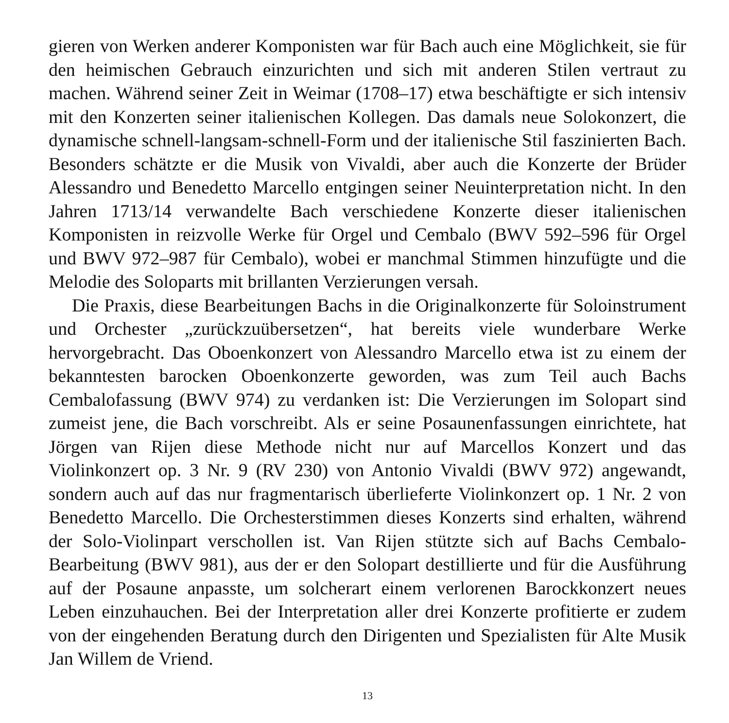gieren von Werken anderer Komponisten war für Bach auch eine Möglichkeit, sie für den heimischen Gebrauch einzurichten und sich mit anderen Stilen vertraut zu machen. Während seiner Zeit in Weimar (1708–17) etwa beschäftigte er sich intensiv mit den Konzerten seiner italienischen Kollegen. Das damals neue Solokonzert, die dynamische schnell-langsam-schnell-Form und der italienische Stil faszinierten Bach. Besonders schätzte er die Musik von Vivaldi, aber auch die Konzerte der Brüder Alessandro und Benedetto Marcello entgingen seiner Neuinterpretation nicht. In den Jahren 1713/14 verwandelte Bach verschiedene Konzerte dieser italienischen Komponisten in reizvolle Werke für Orgel und Cembalo (BWV 592–596 für Orgel und BWV 972–987 für Cembalo), wobei er manchmal Stimmen hinzufügte und die Melodie des Soloparts mit brillanten Verzierungen versah.
Die Praxis, diese Bearbeitungen Bachs in die Originalkonzerte für Soloinstrument und Orchester „zurückzuübersetzen“, hat bereits viele wunderbare Werke hervorgebracht. Das Oboenkonzert von Alessandro Marcello etwa ist zu einem der bekanntesten barocken Oboenkonzerte geworden, was zum Teil auch Bachs Cembalofassung (BWV 974) zu verdanken ist: Die Verzierungen im Solopart sind zumeist jene, die Bach vorschreibt. Als er seine Posaunenfassungen einrichtete, hat Jörgen van Rijen diese Methode nicht nur auf Marcellos Konzert und das Violinkonzert op. 3 Nr. 9 (RV 230) von Antonio Vivaldi (BWV 972) angewandt, sondern auch auf das nur fragmentarisch überlieferte Violinkonzert op. 1 Nr. 2 von Benedetto Marcello. Die Orchesterstimmen dieses Konzerts sind erhalten, während der Solo-Violinpart verschollen ist. Van Rijen stützte sich auf Bachs Cembalo-Bearbeitung (BWV 981), aus der er den Solopart destillierte und für die Ausführung auf der Posaune anpasste, um solcherart einem verlorenen Barockkonzert neues Leben einzuhauchen. Bei der Interpretation aller drei Konzerte profitierte er zudem von der eingehenden Beratung durch den Dirigenten und Spezialisten für Alte Musik Jan Willem de Vriend.
13